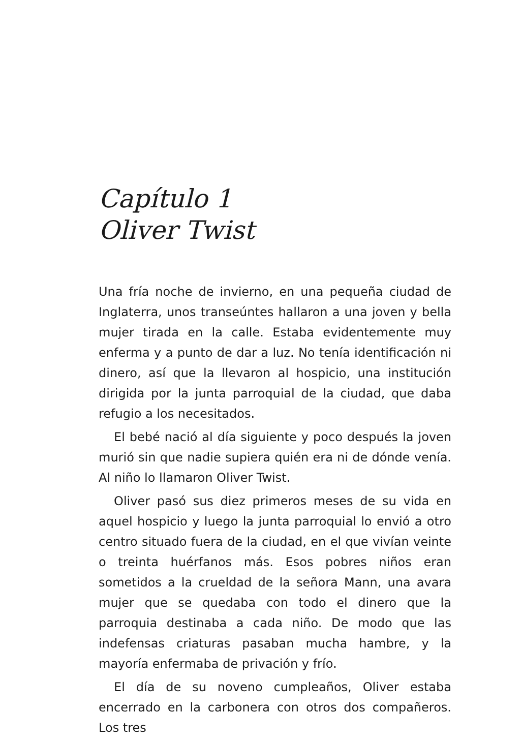Capítulo 1
Oliver Twist
Una fría noche de invierno, en una pequeña ciudad de Inglaterra, unos transeúntes hallaron a una joven y bella mujer tirada en la calle. Estaba evidentemente muy enferma y a punto de dar a luz. No tenía identificación ni dinero, así que la llevaron al hospicio, una institución dirigida por la junta parroquial de la ciudad, que daba refugio a los necesitados.
El bebé nació al día siguiente y poco después la joven murió sin que nadie supiera quién era ni de dónde venía. Al niño lo llamaron Oliver Twist.
Oliver pasó sus diez primeros meses de su vida en aquel hospicio y luego la junta parroquial lo envió a otro centro situado fuera de la ciudad, en el que vivían veinte o treinta huérfanos más. Esos pobres niños eran sometidos a la crueldad de la señora Mann, una avara mujer que se quedaba con todo el dinero que la parroquia destinaba a cada niño. De modo que las indefensas criaturas pasaban mucha hambre, y la mayoría enfermaba de privación y frío.
El día de su noveno cumpleaños, Oliver estaba encerrado en la carbonera con otros dos compañeros. Los tres